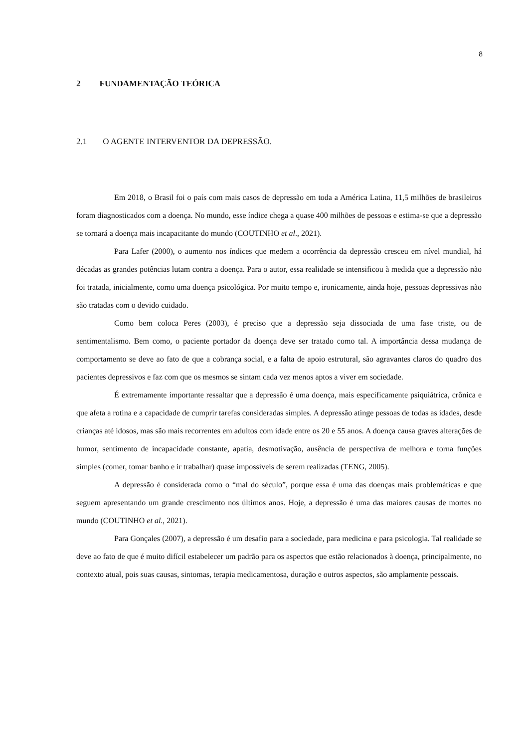8
2 FUNDAMENTAÇÃO TEÓRICA
2.1 O AGENTE INTERVENTOR DA DEPRESSÃO.
Em 2018, o Brasil foi o país com mais casos de depressão em toda a América Latina, 11,5 milhões de brasileiros foram diagnosticados com a doença. No mundo, esse índice chega a quase 400 milhões de pessoas e estima-se que a depressão se tornará a doença mais incapacitante do mundo (COUTINHO et al., 2021).
Para Lafer (2000), o aumento nos índices que medem a ocorrência da depressão cresceu em nível mundial, há décadas as grandes potências lutam contra a doença. Para o autor, essa realidade se intensificou à medida que a depressão não foi tratada, inicialmente, como uma doença psicológica. Por muito tempo e, ironicamente, ainda hoje, pessoas depressivas não são tratadas com o devido cuidado.
Como bem coloca Peres (2003), é preciso que a depressão seja dissociada de uma fase triste, ou de sentimentalismo. Bem como, o paciente portador da doença deve ser tratado como tal. A importância dessa mudança de comportamento se deve ao fato de que a cobrança social, e a falta de apoio estrutural, são agravantes claros do quadro dos pacientes depressivos e faz com que os mesmos se sintam cada vez menos aptos a viver em sociedade.
É extremamente importante ressaltar que a depressão é uma doença, mais especificamente psiquiátrica, crônica e que afeta a rotina e a capacidade de cumprir tarefas consideradas simples. A depressão atinge pessoas de todas as idades, desde crianças até idosos, mas são mais recorrentes em adultos com idade entre os 20 e 55 anos. A doença causa graves alterações de humor, sentimento de incapacidade constante, apatia, desmotivação, ausência de perspectiva de melhora e torna funções simples (comer, tomar banho e ir trabalhar) quase impossíveis de serem realizadas (TENG, 2005).
A depressão é considerada como o “mal do século”, porque essa é uma das doenças mais problemáticas e que seguem apresentando um grande crescimento nos últimos anos. Hoje, a depressão é uma das maiores causas de mortes no mundo (COUTINHO et al., 2021).
Para Gonçales (2007), a depressão é um desafio para a sociedade, para medicina e para psicologia. Tal realidade se deve ao fato de que é muito difícil estabelecer um padrão para os aspectos que estão relacionados à doença, principalmente, no contexto atual, pois suas causas, sintomas, terapia medicamentosa, duração e outros aspectos, são amplamente pessoais.